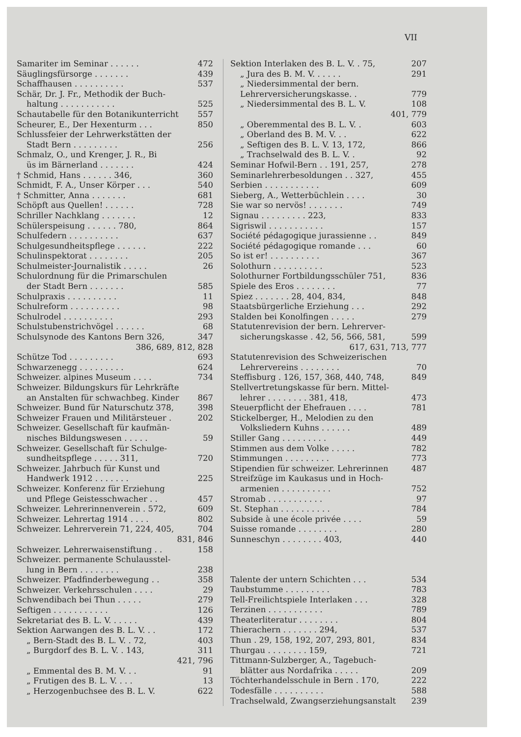VII
Samariter im Seminar . . . . . . 472
Säuglingsfürsorge . . . . . . . 439
Schaffhausen . . . . . . . . . . 537
Schär, Dr. J. Fr., Methodik der Buch-
haltung . . . . . . . . . . . 525
Schautabelle für den Botanikunterricht 557
Scheurer, E., Der Hexenturm . . . 850
Schlussfeier der Lehrwerkstätten der
Stadt Bern . . . . . . . . . 256
Schmalz, O., und Krenger, J. R., Bi
üs im Bärnerland . . . . . . . 424
† Schmid, Hans . . . . . . 346, 360
Schmidt, F. A., Unser Körper . . . 540
† Schmitter, Anna . . . . . . . 681
Schöpft aus Quellen! . . . . . . 728
Schriller Nachklang . . . . . . . 12
Schülerspeisung . . . . . . 780, 864
Schulfedern . . . . . . . . . . 637
Schulgesundheitspflege . . . . . . 222
Schulinspektorat . . . . . . . . 205
Schulmeister-Journalistik . . . . . 26
Schulordnung für die Primarschulen
der Stadt Bern . . . . . . . 585
Schulpraxis . . . . . . . . . . 11
Schulreform . . . . . . . . . . 98
Schulrodel . . . . . . . . . . 293
Schulstubenstrichvögel . . . . . . 68
Schulsynode des Kantons Bern 326, 347
386, 689, 812, 828
Schütze Tod . . . . . . . . . 693
Schwarzenegg . . . . . . . . . 624
Schweizer. alpines Museum . . . . 734
Schweizer. Bildungskurs für Lehrkräfte
an Anstalten für schwachbeg. Kinder 867
Schweizer. Bund für Naturschutz 378, 398
Schweizer Frauen und Militärsteuer . 202
Schweizer. Gesellschaft für kaufmän-
nisches Bildungswesen . . . . . 59
Schweizer. Gesellschaft für Schulge-
sundheitspflege . . . . . 311, 720
Schweizer. Jahrbuch für Kunst und
Handwerk 1912 . . . . . . . 225
Schweizer. Konferenz für Erziehung
und Pflege Geistesschwacher . . 457
Schweizer. Lehrerinnenverein . 572, 609
Schweizer. Lehrertag 1914 . . . . 802
Schweizer. Lehrerverein 71, 224, 405, 704
831, 846
Schweizer. Lehrerwaisenstiftung . . 158
Schweizer. permanente Schulausstel-
lung in Bern . . . . . . . . 238
Schweizer. Pfadfinderbewegung . . 358
Schweizer. Verkehrsschulen . . . . 29
Schwendibach bei Thun . . . . . 279
Seftigen . . . . . . . . . . . 126
Sekretariat des B. L. V. . . . . . 439
Sektion Aarwangen des B. L. V. . . 172
„ Bern-Stadt des B. L. V. . 72, 403
„ Burgdorf des B. L. V. . 143, 311
421, 796
„ Emmental des B. M. V. . . 91
„ Frutigen des B. L. V. . . . 13
„ Herzogenbuchsee des B. L. V. 622
Sektion Interlaken des B. L. V. . 75, 207
„ Jura des B. M. V. . . . . . 291
„ Niedersimmental der bern.
Lehrerversicherungskasse. . 779
„ Niedersimmental des B. L. V. 108
401, 779
„ Oberemmental des B. L. V. . 603
„ Oberland des B. M. V. . . 622
„ Seftigen des B. L. V. 13, 172, 866
„ Trachselwald des B. L. V. . 92
Seminar Hofwil-Bern . . 191, 257, 278
Seminarlehrerbesoldungen . . 327, 455
Serbien . . . . . . . . . . . 609
Sieberg, A., Wetterbüchlein . . . . 30
Sie war so nervös! . . . . . . . 749
Signau . . . . . . . . . 223, 833
Sigriswil . . . . . . . . . . . 157
Société pédagogique jurassienne . . 849
Société pédagogique romande . . . 60
So ist er! . . . . . . . . . . 367
Solothurn . . . . . . . . . . 523
Solothurner Fortbildungsschüler 751, 836
Spiele des Eros . . . . . . . . 77
Spiez . . . . . . . 28, 404, 834, 848
Staatsbürgerliche Erziehung . . . 292
Stalden bei Konolfingen . . . . . 279
Statutenrevision der bern. Lehrerver-
sicherungskasse . 42, 56, 566, 581, 599
617, 631, 713, 777
Statutenrevision des Schweizerischen
Lehrervereins . . . . . . . . 70
Steffisburg . 126, 157, 368, 440, 748, 849
Stellvertretungskasse für bern. Mittel-
lehrer . . . . . . . . 381, 418, 473
Steuerpflicht der Ehefrauen . . . . 781
Stickelberger, H., Melodien zu den
Volksliedern Kuhns . . . . . . 489
Stiller Gang . . . . . . . . . 449
Stimmen aus dem Volke . . . . . 782
Stimmungen . . . . . . . . . 773
Stipendien für schweizer. Lehrerinnen 487
Streifzüge im Kaukasus und in Hoch-
armenien . . . . . . . . . . 752
Stromab . . . . . . . . . . . 97
St. Stephan . . . . . . . . . . 784
Subside à une école privée . . . . 59
Suisse romande . . . . . . . . 280
Sunneschyn . . . . . . . . 403, 440
Talente der untern Schichten . . . 534
Taubstumme . . . . . . . . . 783
Tell-Freilichtspiele Interlaken . . . 328
Terzinen . . . . . . . . . . . 789
Theaterliteratur . . . . . . . . 804
Thierachern . . . . . . . 294, 537
Thun . 29, 158, 192, 207, 293, 801, 834
Thurgau . . . . . . . . 159, 721
Tittmann-Sulzberger, A., Tagebuch-
blätter aus Nordafrika . . . . . 209
Töchterhandelsschule in Bern . 170, 222
Todesfälle . . . . . . . . . . 588
Trachselwald, Zwangserziehungsanstalt 239